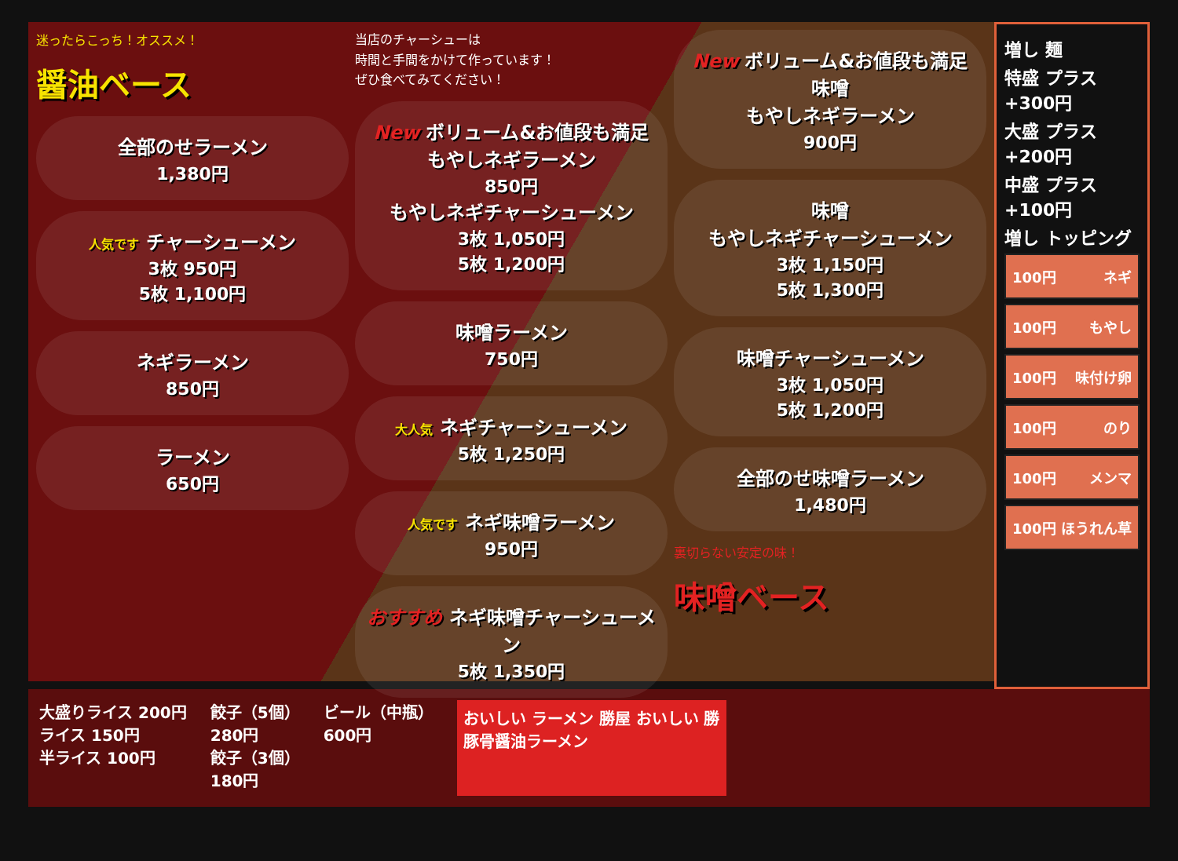迷ったらこっち！オススメ！
醤油ベース
全部のせラーメン
1,380円
人気です チャーシューメン
3枚 950円
5枚 1,100円
ネギラーメン
850円
ラーメン
650円
当店のチャーシューは
時間と手間をかけて作っています！
ぜひ食べてみてください！
New ボリューム&お値段も満足
もやしネギラーメン
850円
もやしネギチャーシューメン
3枚 1,050円
5枚 1,200円
味噌ラーメン
750円
大人気 ネギチャーシューメン
5枚 1,250円
人気です ネギ味噌ラーメン
950円
おすすめ ネギ味噌チャーシューメン
5枚 1,350円
New ボリューム&お値段も満足
味噌
もやしネギラーメン
900円
味噌
もやしネギチャーシューメン
3枚 1,150円
5枚 1,300円
味噌チャーシューメン
3枚 1,050円
5枚 1,200円
全部のせ味噌ラーメン
1,480円
裏切らない安定の味！
味噌ベース
増し 麺
特盛 プラス +300円
大盛 プラス +200円
中盛 プラス +100円
増し トッピング
100円 ネギ
100円 もやし
100円 味付け卵
100円 のり
100円 メンマ
100円 ほうれん草
大盛りライス 200円
ライス 150円
半ライス 100円
餃子（5個）
280円
餃子（3個）
180円
ビール（中瓶）
600円
おいしい ラーメン 勝屋 おいしい 勝
豚骨醤油ラーメン